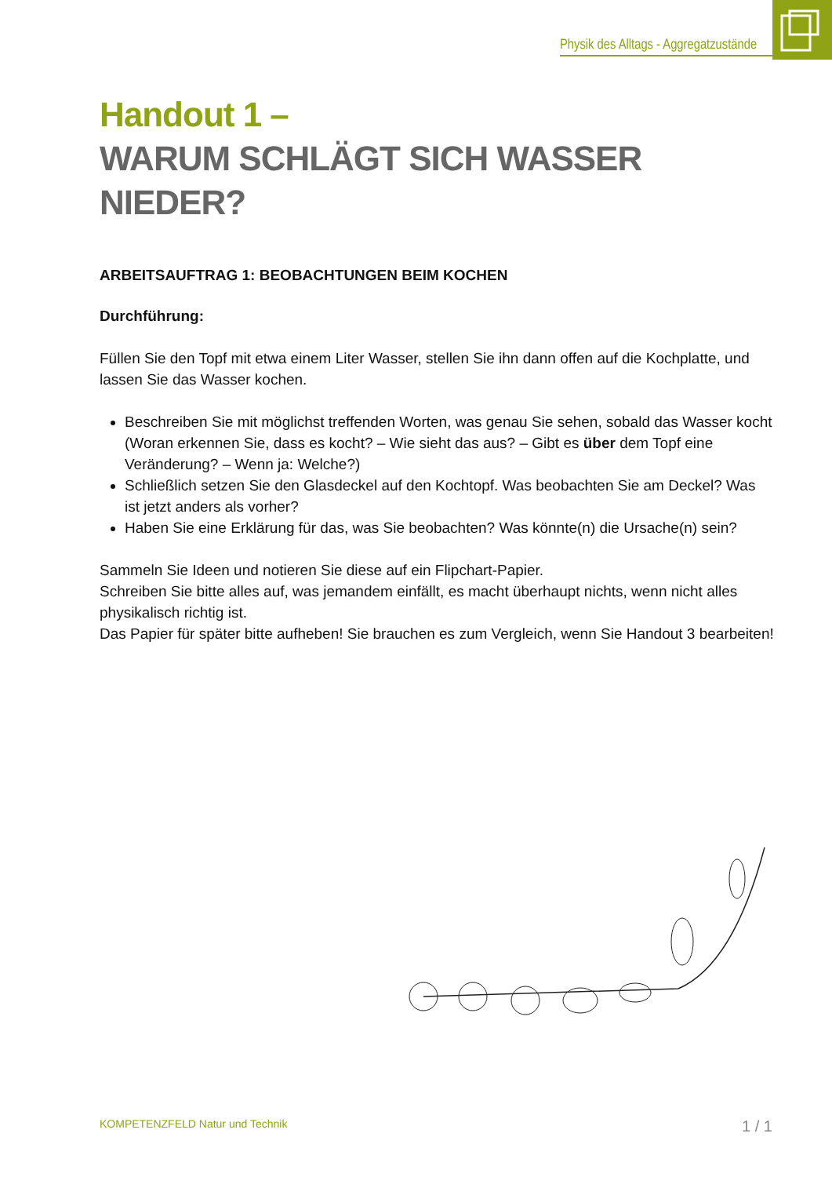Physik des Alltags - Aggregatzustände
Handout 1 –
WARUM SCHLÄGT SICH WASSER NIEDER?
ARBEITSAUFTRAG 1: BEOBACHTUNGEN BEIM KOCHEN
Durchführung:
Füllen Sie den Topf mit etwa einem Liter Wasser, stellen Sie ihn dann offen auf die Kochplatte, und lassen Sie das Wasser kochen.
Beschreiben Sie mit möglichst treffenden Worten, was genau Sie sehen, sobald das Wasser kocht (Woran erkennen Sie, dass es kocht? – Wie sieht das aus? – Gibt es über dem Topf eine Veränderung? – Wenn ja: Welche?)
Schließlich setzen Sie den Glasdeckel auf den Kochtopf. Was beobachten Sie am Deckel? Was ist jetzt anders als vorher?
Haben Sie eine Erklärung für das, was Sie beobachten? Was könnte(n) die Ursache(n) sein?
Sammeln Sie Ideen und notieren Sie diese auf ein Flipchart-Papier.
Schreiben Sie bitte alles auf, was jemandem einfällt, es macht überhaupt nichts, wenn nicht alles physikalisch richtig ist.
Das Papier für später bitte aufheben! Sie brauchen es zum Vergleich, wenn Sie Handout 3 bearbeiten!
KOMPETENZFELD Natur und Technik
1 / 1